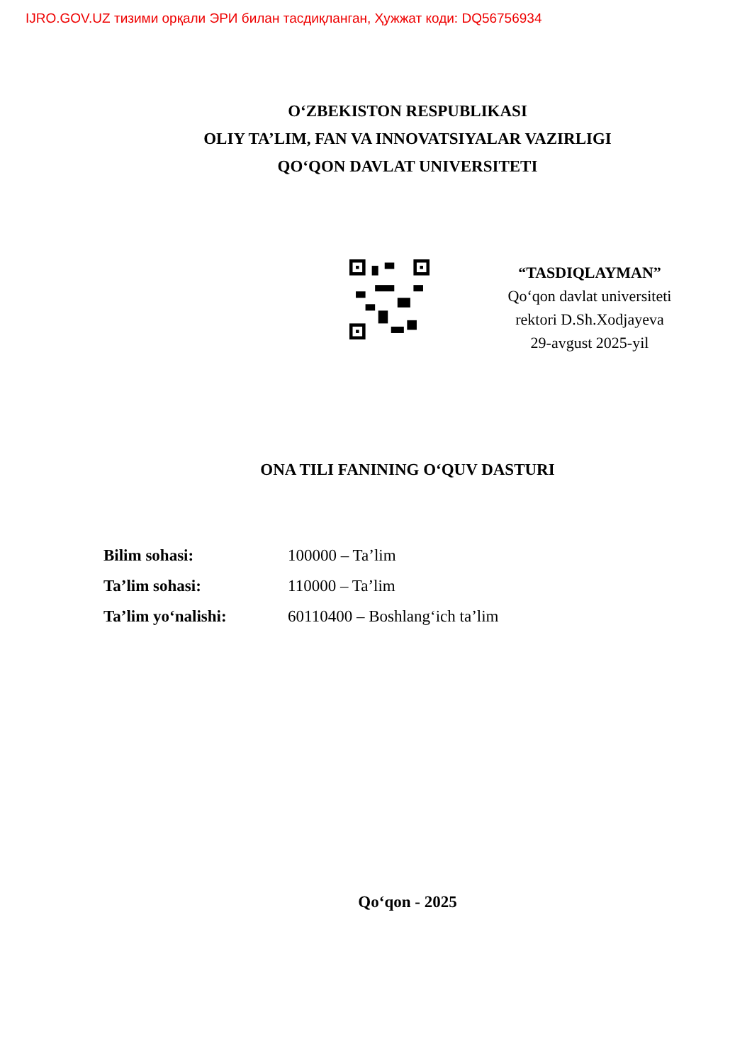IJRO.GOV.UZ тизими орқали ЭРИ билан тасдиқланган, Ҳужжат коди: DQ56756934
O‘ZBEKISTON RESPUBLIKASI
OLIY TA’LIM, FAN VA INNOVATSIYALAR VAZIRLIGI
QO‘QON DAVLAT UNIVERSITETI
“TASDIQLAYMAN”
Qo‘qon davlat universiteti
rektori D.Sh.Xodjayeva
29-avgust 2025-yil
ONA TILI FANINING O‘QUV DASTURI
Bilim sohasi: 100000 – Ta’lim
Ta’lim sohasi: 110000 – Ta’lim
Ta’lim yo‘nalishi: 60110400 – Boshlang‘ich ta’lim
Qo‘qon - 2025